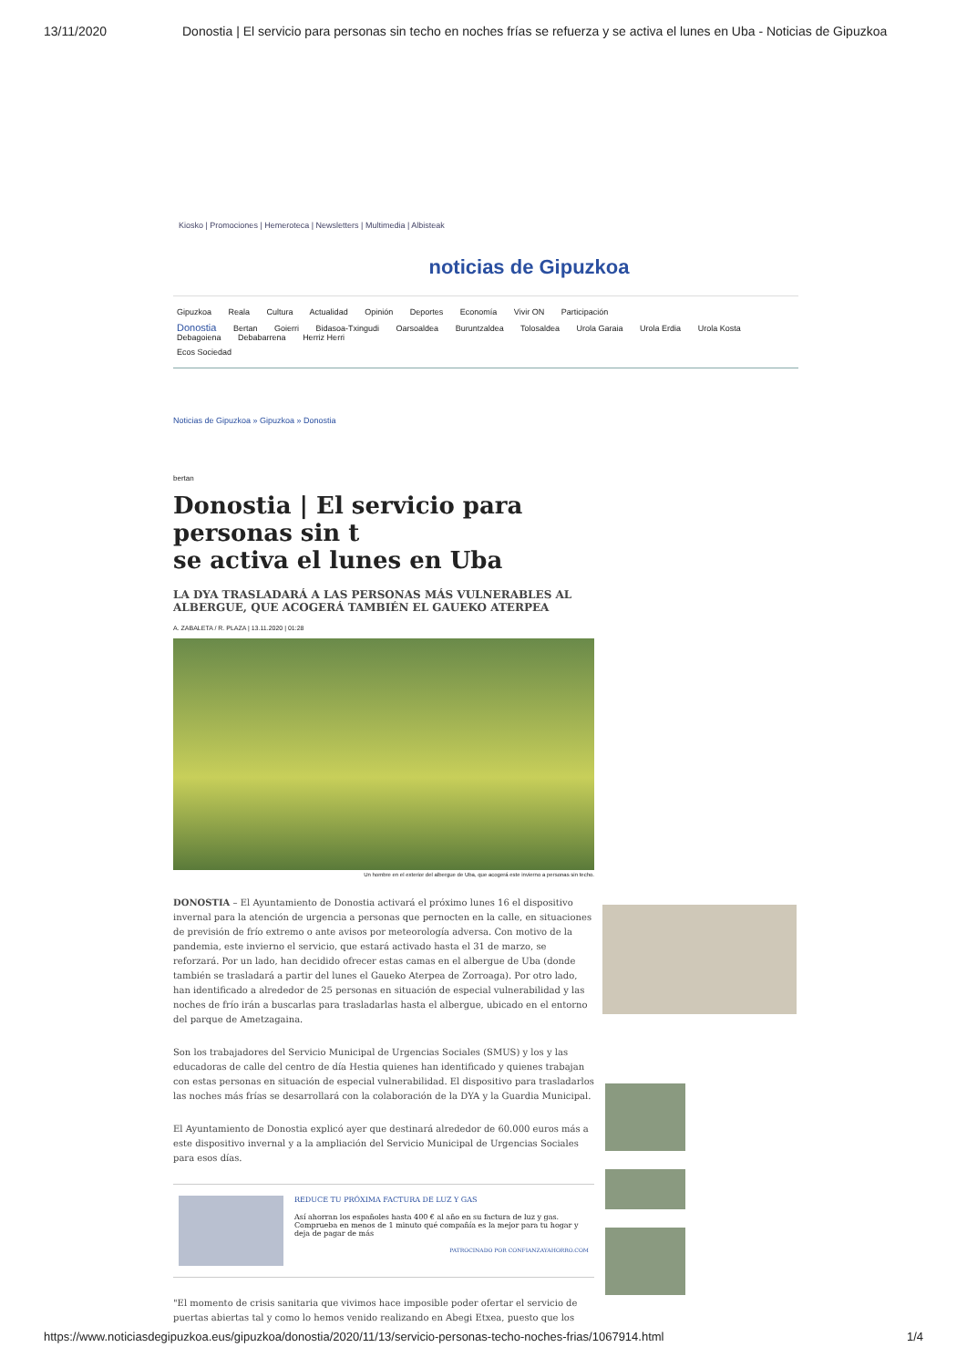13/11/2020 Donostia | El servicio para personas sin techo en noches frías se refuerza y se activa el lunes en Uba - Noticias de Gipuzkoa
Kiosko | Promociones | Hemeroteca | Newsletters | Multimedia | Albisteak
noticias de Gipuzkoa
Gipuzkoa Reala Cultura Actualidad Opinión Deportes Economía Vivir ON Participación
Donostia Bertan Goierri Bidasoa-Txingudi Oarsoaldea Buruntzaldea Tolosaldea Urola Garaia Urola Erdia Urola Kosta Debagoiena Debabarrena Herriz Herri
Ecos Sociedad
Noticias de Gipuzkoa » Gipuzkoa » Donostia
bertan
Donostia | El servicio para personas sin t
se activa el lunes en Uba
LA DYA TRASLADARÁ A LAS PERSONAS MÁS VULNERABLES AL ALBERGUE, QUE ACOGERÁ TAMBIÉN EL GAUEKO ATERPEA
A. ZABALETA / R. PLAZA | 13.11.2020 | 01:28
Un hombre en el exterior del albergue de Uba, que acogerá este invierno a personas sin techo.
DONOSTIA – El Ayuntamiento de Donostia activará el próximo lunes 16 el dispositivo invernal para la atención de urgencia a personas que pernocten en la calle, en situaciones de previsión de frío extremo o ante avisos por meteorología adversa. Con motivo de la pandemia, este invierno el servicio, que estará activado hasta el 31 de marzo, se reforzará. Por un lado, han decidido ofrecer estas camas en el albergue de Uba (donde también se trasladará a partir del lunes el Gaueko Aterpea de Zorroaga). Por otro lado, han identificado a alrededor de 25 personas en situación de especial vulnerabilidad y las noches de frío irán a buscarlas para trasladarlas hasta el albergue, ubicado en el entorno del parque de Ametzagaina.
Son los trabajadores del Servicio Municipal de Urgencias Sociales (SMUS) y los y las educadoras de calle del centro de día Hestia quienes han identificado y quienes trabajan con estas personas en situación de especial vulnerabilidad. El dispositivo para trasladarlos las noches más frías se desarrollará con la colaboración de la DYA y la Guardia Municipal.
El Ayuntamiento de Donostia explicó ayer que destinará alrededor de 60.000 euros más a este dispositivo invernal y a la ampliación del Servicio Municipal de Urgencias Sociales para esos días.
REDUCE TU PRÓXIMA FACTURA DE LUZ Y GAS
Así ahorran los españoles hasta 400 € al año en su factura de luz y gas. Comprueba en menos de 1 minuto qué compañía es la mejor para tu hogar y deja de pagar de más
PATROCINADO POR CONFIANZAYAHORRO.COM
"El momento de crisis sanitaria que vivimos hace imposible poder ofertar el servicio de puertas abiertas tal y como lo hemos venido realizando en Abegi Etxea, puesto que los
https://www.noticiasdegipuzkoa.eus/gipuzkoa/donostia/2020/11/13/servicio-personas-techo-noches-frias/1067914.html 1/4